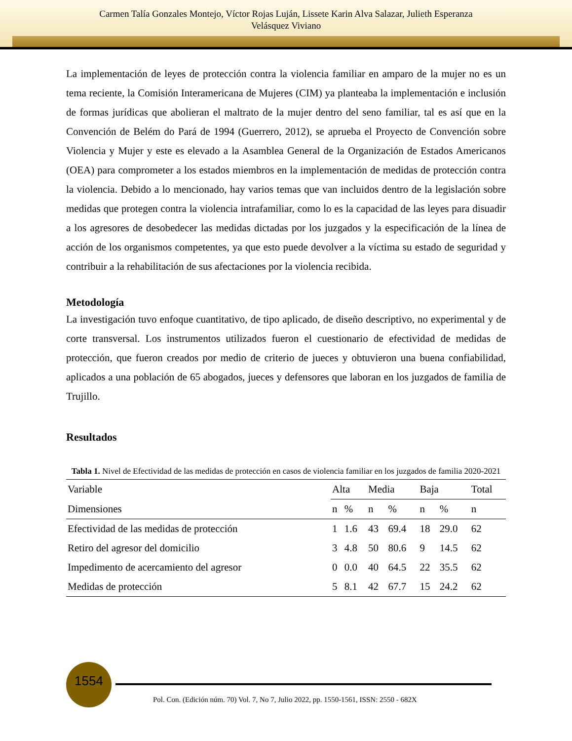Carmen Talía Gonzales Montejo, Víctor Rojas Luján, Lissete Karin Alva Salazar, Julieth Esperanza
Velásquez Viviano
La implementación de leyes de protección contra la violencia familiar en amparo de la mujer no es un tema reciente, la Comisión Interamericana de Mujeres (CIM) ya planteaba la implementación e inclusión de formas jurídicas que abolieran el maltrato de la mujer dentro del seno familiar, tal es así que en la Convención de Belém do Pará de 1994 (Guerrero, 2012), se aprueba el Proyecto de Convención sobre Violencia y Mujer y este es elevado a la Asamblea General de la Organización de Estados Americanos (OEA) para comprometer a los estados miembros en la implementación de medidas de protección contra la violencia. Debido a lo mencionado, hay varios temas que van incluidos dentro de la legislación sobre medidas que protegen contra la violencia intrafamiliar, como lo es la capacidad de las leyes para disuadir a los agresores de desobedecer las medidas dictadas por los juzgados y la especificación de la línea de acción de los organismos competentes, ya que esto puede devolver a la víctima su estado de seguridad y contribuir a la rehabilitación de sus afectaciones por la violencia recibida.
Metodología
La investigación tuvo enfoque cuantitativo, de tipo aplicado, de diseño descriptivo, no experimental y de corte transversal. Los instrumentos utilizados fueron el cuestionario de efectividad de medidas de protección, que fueron creados por medio de criterio de jueces y obtuvieron una buena confiabilidad, aplicados a una población de 65 abogados, jueces y defensores que laboran en los juzgados de familia de Trujillo.
Resultados
Tabla 1. Nivel de Efectividad de las medidas de protección en casos de violencia familiar en los juzgados de familia 2020-2021
| Variable | Alta | | Media | | Baja | | Total |
| --- | --- | --- | --- | --- | --- | --- | --- |
| Dimensiones | n | % | n | % | n | % | n |
| Efectividad de las medidas de protección | 1 | 1.6 | 43 | 69.4 | 18 | 29.0 | 62 |
| Retiro del agresor del domicilio | 3 | 4.8 | 50 | 80.6 | 9 | 14.5 | 62 |
| Impedimento de acercamiento del agresor | 0 | 0.0 | 40 | 64.5 | 22 | 35.5 | 62 |
| Medidas de protección | 5 | 8.1 | 42 | 67.7 | 15 | 24.2 | 62 |
1554
Pol. Con. (Edición núm. 70) Vol. 7, No 7, Julio 2022, pp. 1550-1561, ISSN: 2550 - 682X